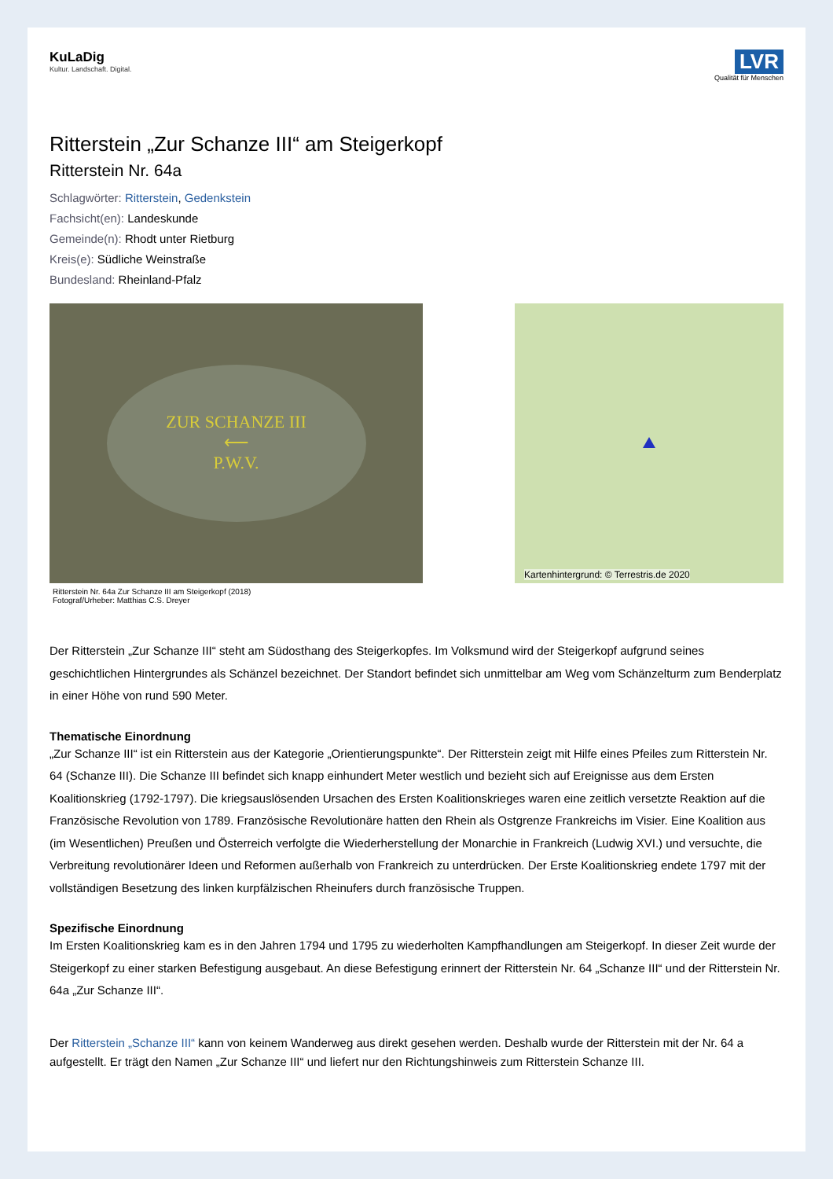KuLaDig
Kultur. Landschaft. Digital.
LVR
Qualität für Menschen
Ritterstein „Zur Schanze III“ am Steigerkopf
Ritterstein Nr. 64a
Schlagwörter: Ritterstein, Gedenkstein
Fachsicht(en): Landeskunde
Gemeinde(n): Rhodt unter Rietburg
Kreis(e): Südliche Weinstraße
Bundesland: Rheinland-Pfalz
ZUR SCHANZE III
⟵
P.W.V.
Ritterstein Nr. 64a Zur Schanze III am Steigerkopf (2018)
Fotograf/Urheber: Matthias C.S. Dreyer
Kartenhintergrund: © Terrestris.de 2020
Der Ritterstein „Zur Schanze III“ steht am Südosthang des Steigerkopfes. Im Volksmund wird der Steigerkopf aufgrund seines geschichtlichen Hintergrundes als Schänzel bezeichnet. Der Standort befindet sich unmittelbar am Weg vom Schänzelturm zum Benderplatz in einer Höhe von rund 590 Meter.
Thematische Einordnung
„Zur Schanze III“ ist ein Ritterstein aus der Kategorie „Orientierungspunkte“. Der Ritterstein zeigt mit Hilfe eines Pfeiles zum Ritterstein Nr. 64 (Schanze III). Die Schanze III befindet sich knapp einhundert Meter westlich und bezieht sich auf Ereignisse aus dem Ersten Koalitionskrieg (1792-1797). Die kriegsauslösenden Ursachen des Ersten Koalitionskrieges waren eine zeitlich versetzte Reaktion auf die Französische Revolution von 1789. Französische Revolutionäre hatten den Rhein als Ostgrenze Frankreichs im Visier. Eine Koalition aus (im Wesentlichen) Preußen und Österreich verfolgte die Wiederherstellung der Monarchie in Frankreich (Ludwig XVI.) und versuchte, die Verbreitung revolutionärer Ideen und Reformen außerhalb von Frankreich zu unterdrücken. Der Erste Koalitionskrieg endete 1797 mit der vollständigen Besetzung des linken kurpfälzischen Rheinufers durch französische Truppen.
Spezifische Einordnung
Im Ersten Koalitionskrieg kam es in den Jahren 1794 und 1795 zu wiederholten Kampfhandlungen am Steigerkopf. In dieser Zeit wurde der Steigerkopf zu einer starken Befestigung ausgebaut. An diese Befestigung erinnert der Ritterstein Nr. 64 „Schanze III“ und der Ritterstein Nr. 64a „Zur Schanze III“.
Der Ritterstein „Schanze III“ kann von keinem Wanderweg aus direkt gesehen werden. Deshalb wurde der Ritterstein mit der Nr. 64 a aufgestellt. Er trägt den Namen „Zur Schanze III“ und liefert nur den Richtungshinweis zum Ritterstein Schanze III.